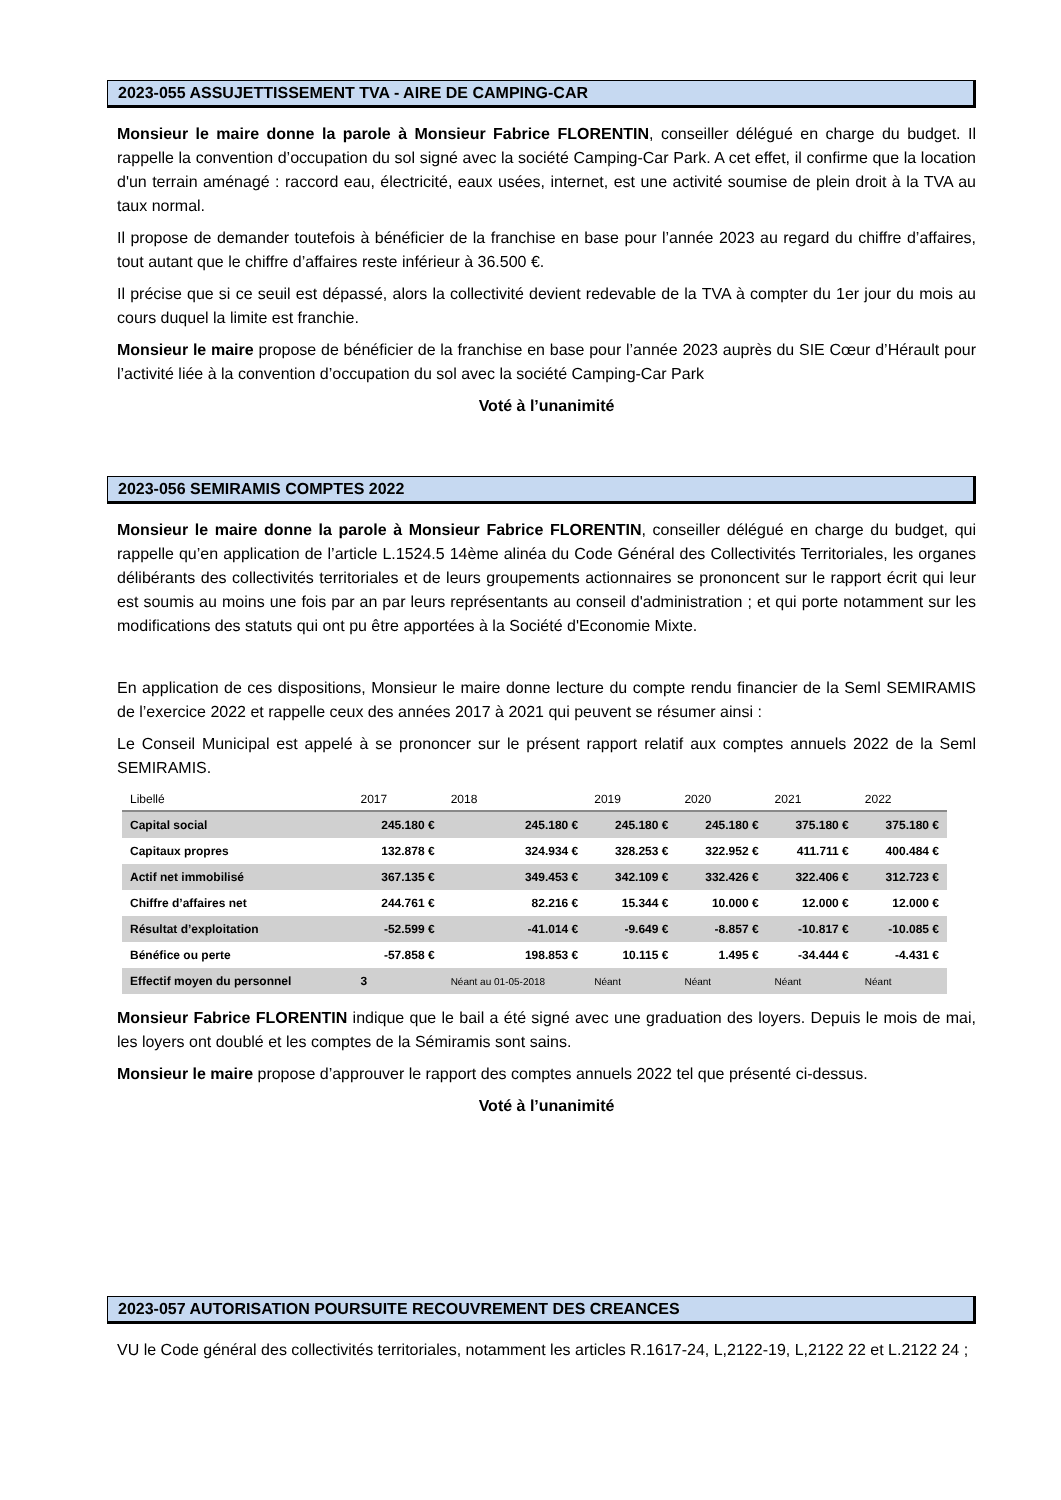2023-055 ASSUJETTISSEMENT TVA - AIRE DE CAMPING-CAR
Monsieur le maire donne la parole à Monsieur Fabrice FLORENTIN, conseiller délégué en charge du budget. Il rappelle la convention d’occupation du sol signé avec la société Camping-Car Park. A cet effet, il confirme que la location d'un terrain aménagé : raccord eau, électricité, eaux usées, internet, est une activité soumise de plein droit à la TVA au taux normal.
Il propose de demander toutefois à bénéficier de la franchise en base pour l’année 2023 au regard du chiffre d’affaires, tout autant que le chiffre d’affaires reste inférieur à 36.500 €.
Il précise que si ce seuil est dépassé, alors la collectivité devient redevable de la TVA à compter du 1er jour du mois au cours duquel la limite est franchie.
Monsieur le maire propose de bénéficier de la franchise en base pour l’année 2023 auprès du SIE Cœur d’Hérault pour l’activité liée à la convention d’occupation du sol avec la société Camping-Car Park
Voté à l’unanimité
2023-056 SEMIRAMIS COMPTES 2022
Monsieur le maire donne la parole à Monsieur Fabrice FLORENTIN, conseiller délégué en charge du budget, qui rappelle qu’en application de l’article L.1524.5 14ème alinéa du Code Général des Collectivités Territoriales, les organes délibérants des collectivités territoriales et de leurs groupements actionnaires se prononcent sur le rapport écrit qui leur est soumis au moins une fois par an par leurs représentants au conseil d'administration ; et qui porte notamment sur les modifications des statuts qui ont pu être apportées à la Société d'Economie Mixte.
En application de ces dispositions, Monsieur le maire donne lecture du compte rendu financier de la Seml SEMIRAMIS de l’exercice 2022 et rappelle ceux des années 2017 à 2021 qui peuvent se résumer ainsi :
Le Conseil Municipal est appelé à se prononcer sur le présent rapport relatif aux comptes annuels 2022 de la Seml SEMIRAMIS.
| Libellé | 2017 | 2018 | 2019 | 2020 | 2021 | 2022 |
| --- | --- | --- | --- | --- | --- | --- |
| Capital social | 245.180 € | 245.180 € | 245.180 € | 245.180 € | 375.180 € | 375.180 € |
| Capitaux propres | 132.878 € | 324.934 € | 328.253 € | 322.952 € | 411.711 € | 400.484 € |
| Actif net immobilisé | 367.135 € | 349.453 € | 342.109 € | 332.426 € | 322.406 € | 312.723 € |
| Chiffre d’affaires net | 244.761 € | 82.216 € | 15.344 € | 10.000 € | 12.000 € | 12.000 € |
| Résultat d’exploitation | -52.599 € | -41.014 € | -9.649 € | -8.857 € | -10.817 € | -10.085 € |
| Bénéfice ou perte | -57.858 € | 198.853 € | 10.115 € | 1.495 € | -34.444 € | -4.431 € |
| Effectif moyen du personnel | 3 | Néant au 01-05-2018 | Néant | Néant | Néant | Néant |
Monsieur Fabrice FLORENTIN indique que le bail a été signé avec une graduation des loyers. Depuis le mois de mai, les loyers ont doublé et les comptes de la Sémiramis sont sains.
Monsieur le maire propose d’approuver le rapport des comptes annuels 2022 tel que présenté ci-dessus.
Voté à l’unanimité
2023-057 AUTORISATION POURSUITE RECOUVREMENT DES CREANCES
VU le Code général des collectivités territoriales, notamment les articles R.1617-24, L,2122-19, L,2122 22 et L.2122 24 ;